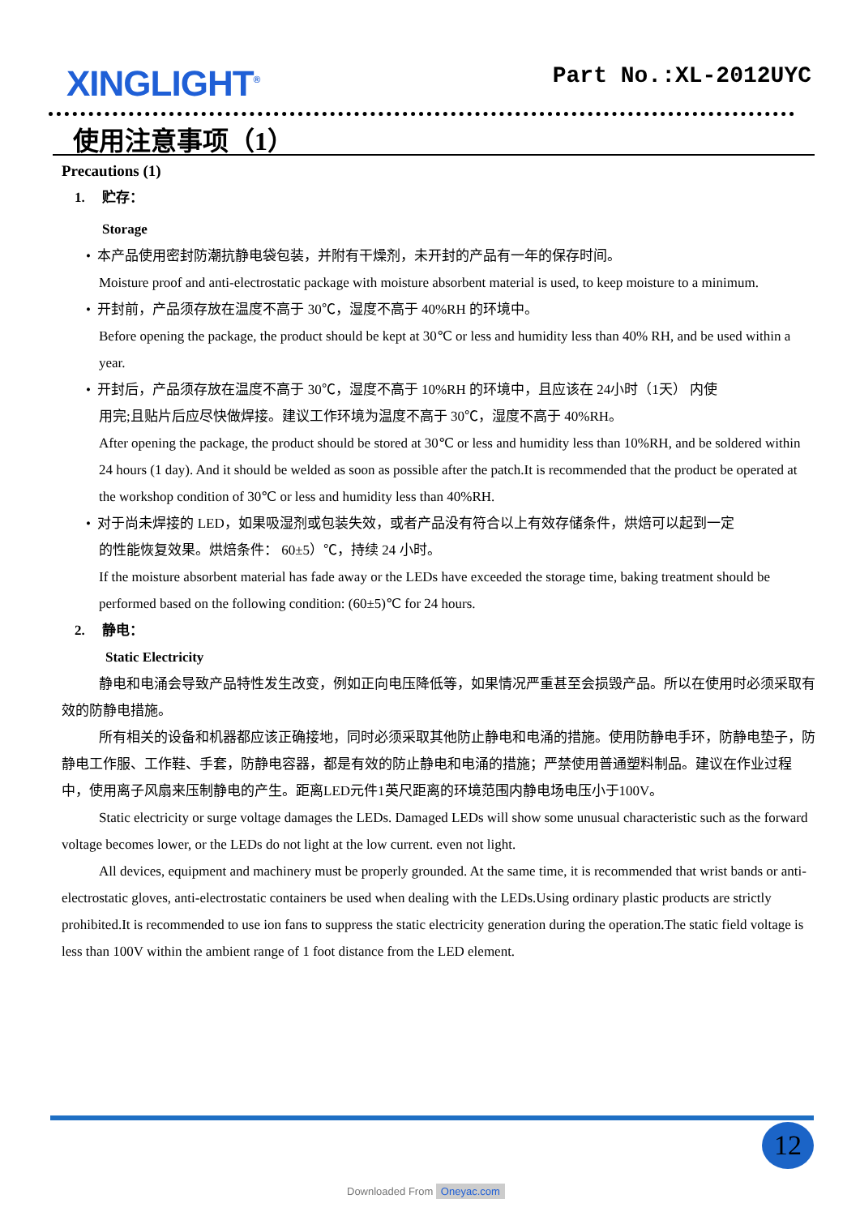XINGLIGHT<sup>®</sup> Part No.:XL-2012UYC
使用注意事项（1）
Precautions (1)
1. 贮存：
Storage
• 本产品使用密封防潮抗静电袋包装，并附有干燥剂，未开封的产品有一年的保存时间。
Moisture proof and anti-electrostatic package with moisture absorbent material is used, to keep moisture to a minimum.
• 开封前，产品须存放在温度不高于 30℃，湿度不高于 40%RH 的环境中。
Before opening the package, the product should be kept at 30℃ or less and humidity less than 40% RH, and be used within a year.
• 开封后，产品须存放在温度不高于 30℃，湿度不高于 10%RH 的环境中，且应该在 24小时（1天） 内使
用完;且贴片后应尽快做焊接。建议工作环境为温度不高于 30℃，湿度不高于 40%RH。
After opening the package, the product should be stored at 30℃ or less and humidity less than 10%RH, and be soldered within 24 hours (1 day). And it should be welded as soon as possible after the patch.It is recommended that the product be operated at the workshop condition of 30℃ or less and humidity less than 40%RH.
• 对于尚未焊接的 LED，如果吸湿剂或包装失效，或者产品没有符合以上有效存储条件，烘焙可以起到一定
的性能恢复效果。烘焙条件： 60±5）℃，持续 24 小时。
If the moisture absorbent material has fade away or the LEDs have exceeded the storage time, baking treatment should be performed based on the following condition: (60±5)℃ for 24 hours.
2. 静电：
Static Electricity
静电和电涌会导致产品特性发生改变，例如正向电压降低等，如果情况严重甚至会损毁产品。所以在使用时必须采取有效的防静电措施。
所有相关的设备和机器都应该正确接地，同时必须采取其他防止静电和电涌的措施。使用防静电手环，防静电垫子，防静电工作服、工作鞋、手套，防静电容器，都是有效的防止静电和电涌的措施；严禁使用普通塑料制品。建议在作业过程中，使用离子风扇来压制静电的产生。距离LED元件1英尺距离的环境范围内静电场电压小于100V。
Static electricity or surge voltage damages the LEDs. Damaged LEDs will show some unusual characteristic such as the forward voltage becomes lower, or the LEDs do not light at the low current. even not light.
All devices, equipment and machinery must be properly grounded. At the same time, it is recommended that wrist bands or anti-electrostatic gloves, anti-electrostatic containers be used when dealing with the LEDs.Using ordinary plastic products are strictly prohibited.It is recommended to use ion fans to suppress the static electricity generation during the operation.The static field voltage is less than 100V within the ambient range of 1 foot distance from the LED element.
12
Downloaded From Oneyac.com